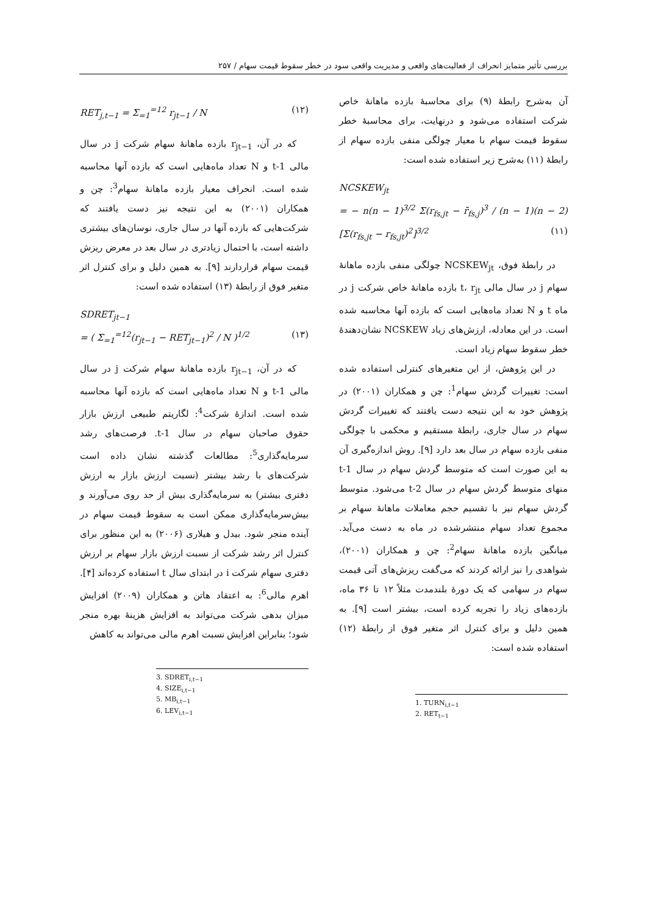بررسی تأثیر متمایز انحراف از فعالیت‌های واقعی و مدیریت واقعی سود در خطر سقوط قیمت سهام / ۲۵۷
آن به‌شرح رابطهٔ (۹) برای محاسبهٔ بازده ماهانهٔ خاص شرکت استفاده می‌شود و درنهایت، برای محاسبهٔ خطر سقوط قیمت سهام با معیار چولگی منفی بازده سهام از رابطهٔ (۱۱) به‌شرح زیر استفاده شده است:
NCSKEW<sub>jt</sub>
= − n(n − 1)<sup>3/2</sup> Σ(r<sub>fs,jt</sub> − r̄<sub>fs,j</sub>)<sup>3</sup> / (n − 1)(n − 2) [Σ(r<sub>fs,jt</sub> − r<sub>fs,jt</sub>)<sup>2</sup>]<sup>3/2</sup> (۱۱)
در رابطهٔ فوق، NCSKEW<sub>jt</sub> چولگی منفی بازده ماهانهٔ سهام j در سال مالی t، r<sub>jt</sub> بازده ماهانهٔ خاص شرکت j در ماه t و N تعداد ماه‌هایی است که بازده آنها محاسبه شده است. در این معادله، ارزش‌های زیاد NCSKEW نشان‌دهندهٔ خطر سقوط سهام زیاد است.
در این پژوهش، از این متغیرهای کنترلی استفاده شده است: تغییرات گردش سهام<sup>1</sup>: چن و همکاران (۲۰۰۱) در پژوهش خود به این نتیجه دست یافتند که تغییرات گردش سهام در سال جاری، رابطهٔ مستقیم و محکمی با چولگی منفی بازده سهام در سال بعد دارد [۹]. روش اندازه‌گیری آن به این صورت است که متوسط گردش سهام در سال t-1 منهای متوسط گردش سهام در سال t-2 می‌شود. متوسط گردش سهام نیز با تقسیم حجم معاملات ماهانهٔ سهام بر مجموع تعداد سهام منتشرشده در ماه به دست می‌آید. میانگین بازده ماهانهٔ سهام<sup>2</sup>: چن و همکاران (۲۰۰۱)، شواهدی را نیز ارائه کردند که می‌گفت ریزش‌های آتی قیمت سهام در سهامی که یک دورهٔ بلندمدت مثلاً ۱۲ تا ۳۶ ماه، بازده‌های زیاد را تجربه کرده است، بیشتر است [۹]. به همین دلیل و برای کنترل اثر متغیر فوق از رابطهٔ (۱۲) استفاده شده است:
1. TURN<sub>i,t−1</sub>
2. RET<sub>t−1</sub>
RET<sub>j,t−1</sub> = Σ<sub>=1</sub><sup>=12</sup> r<sub>jt−1</sub> / N (۱۲)
که در آن، r<sub>jt−1</sub> بازده ماهانهٔ سهام شرکت j در سال مالی t-1 و N تعداد ماه‌هایی است که بازده آنها محاسبه شده است. انحراف معیار بازده ماهانهٔ سهام<sup>3</sup>: چن و همکاران (۲۰۰۱) به این نتیجه نیز دست یافتند که شرکت‌هایی که بازده آنها در سال جاری، نوسان‌های بیشتری داشته است، با احتمال زیادتری در سال بعد در معرض ریزش قیمت سهام قراردارند [۹]. به همین دلیل و برای کنترل اثر متغیر فوق از رابطهٔ (۱۳) استفاده شده است:
SDRET<sub>jt−1</sub>
= ( Σ<sub>=1</sub><sup>=12</sup>(r<sub>jt−1</sub> − RET<sub>jt−1</sub>)<sup>2</sup> / N )<sup>1/2</sup> (۱۳)
که در آن، r<sub>jt−1</sub> بازده ماهانهٔ سهام شرکت j در سال مالی t-1 و N تعداد ماه‌هایی است که بازده آنها محاسبه شده است. اندازهٔ شرکت<sup>4</sup>: لگاریتم طبیعی ارزش بازار حقوق صاحبان سهام در سال t-1. فرصت‌های رشد سرمایه‌گذاری<sup>5</sup>: مطالعات گذشته نشان داده است شرکت‌های با رشد بیشتر (نسبت ارزش بازار به ارزش دفتری بیشتر) به سرمایه‌گذاری بیش از حد روی می‌آورند و بیش‌سرمایه‌گذاری ممکن است به سقوط قیمت سهام در آینده منجر شود. بیدل و هیلاری (۲۰۰۶) به این منظور برای کنترل اثر رشد شرکت از نسبت ارزش بازار سهام بر ارزش دفتری سهام شرکت i در ابتدای سال t استفاده کرده‌اند [۴]. اهرم مالی<sup>6</sup>: به اعتقاد هاتن و همکاران (۲۰۰۹) افزایش میزان بدهی شرکت می‌تواند به افزایش هزینهٔ بهره منجر شود؛ بنابراین افزایش نسبت اهرم مالی می‌تواند به کاهش
3. SDRET<sub>i,t−1</sub>
4. SIZE<sub>i,t−1</sub>
5. MB<sub>i,t−1</sub>
6. LEV<sub>i,t−1</sub>